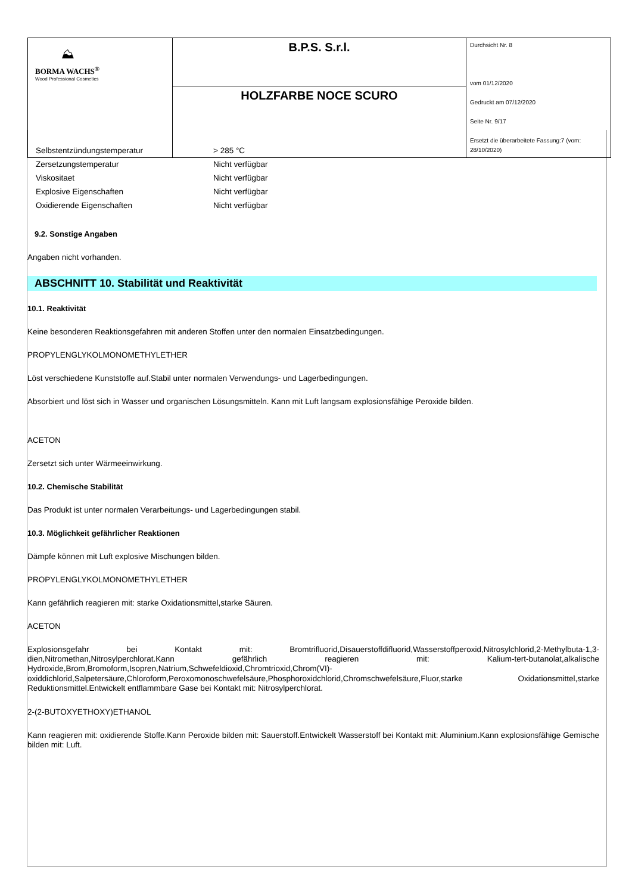| ⛰ BORMA WACHS<sup>®</sup> Wood Professional Cosmetics | B.P.S. S.r.l. | Durchsicht Nr. 8 vom 01/12/2020 Gedruckt am 07/12/2020 Seite Nr. 9/17 Ersetzt die überarbeitete Fassung:7 (vom: 28/10/2020) |
| | HOLZFARBE NOCE SCURO | |
| Selbstentzündungstemperatur | > 285 °C |
| Zersetzungstemperatur | Nicht verfügbar |
| Viskositaet | Nicht verfügbar |
| Explosive Eigenschaften | Nicht verfügbar |
| Oxidierende Eigenschaften | Nicht verfügbar |
9.2. Sonstige Angaben
Angaben nicht vorhanden.
ABSCHNITT 10. Stabilität und Reaktivität
10.1. Reaktivität
Keine besonderen Reaktionsgefahren mit anderen Stoffen unter den normalen Einsatzbedingungen.
PROPYLENGLYKOLMONOMETHYLETHER
Löst verschiedene Kunststoffe auf.Stabil unter normalen Verwendungs- und Lagerbedingungen.
Absorbiert und löst sich in Wasser und organischen Lösungsmitteln. Kann mit Luft langsam explosionsfähige Peroxide bilden.
ACETON
Zersetzt sich unter Wärmeeinwirkung.
10.2. Chemische Stabilität
Das Produkt ist unter normalen Verarbeitungs- und Lagerbedingungen stabil.
10.3. Möglichkeit gefährlicher Reaktionen
Dämpfe können mit Luft explosive Mischungen bilden.
PROPYLENGLYKOLMONOMETHYLETHER
Kann gefährlich reagieren mit: starke Oxidationsmittel,starke Säuren.
ACETON
Explosionsgefahr bei Kontakt mit: Bromtrifluorid,Disauerstoffdifluorid,Wasserstoffperoxid,Nitrosylchlorid,2-Methylbuta-1,3-dien,Nitromethan,Nitrosylperchlorat.Kann gefährlich reagieren mit: Kalium-tert-butanolat,alkalische Hydroxide,Brom,Bromoform,Isopren,Natrium,Schwefeldioxid,Chromtrioxid,Chrom(VI)-oxiddichlorid,Salpetersäure,Chloroform,Peroxomonoschwefelsäure,Phosphoroxidchlorid,Chromschwefelsäure,Fluor,starke Oxidationsmittel,starke Reduktionsmittel.Entwickelt entflammbare Gase bei Kontakt mit: Nitrosylperchlorat.
2-(2-BUTOXYETHOXY)ETHANOL
Kann reagieren mit: oxidierende Stoffe.Kann Peroxide bilden mit: Sauerstoff.Entwickelt Wasserstoff bei Kontakt mit: Aluminium.Kann explosionsfähige Gemische bilden mit: Luft.